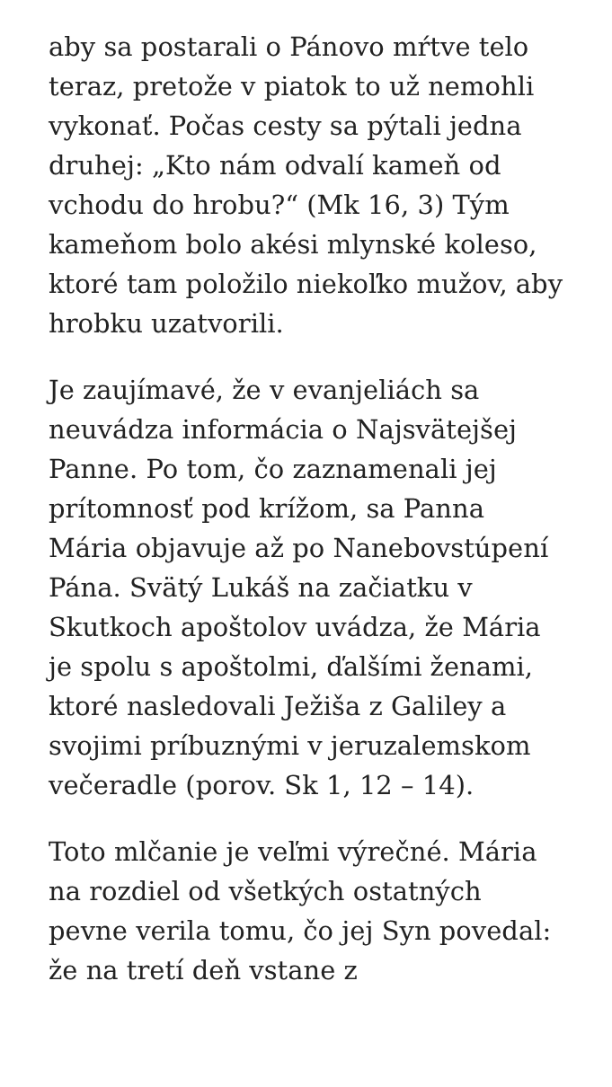aby sa postarali o Pánovo mŕtve telo teraz, pretože v piatok to už nemohli vykonať. Počas cesty sa pýtali jedna druhej: „Kto nám odvalí kameň od vchodu do hrobu?“ (Mk 16, 3) Tým kameňom bolo akési mlynské koleso, ktoré tam položilo niekoľko mužov, aby hrobku uzatvorili.
Je zaujímavé, že v evanjeliách sa neuvádza informácia o Najsvätejšej Panne. Po tom, čo zaznamenali jej prítomnosť pod krížom, sa Panna Mária objavuje až po Nanebovstúpení Pána. Svätý Lukáš na začiatku v Skutkoch apoštolov uvádza, že Mária je spolu s apoštolmi, ďalšími ženami, ktoré nasledovali Ježiša z Galiley a svojimi príbuznými v jeruzalemskom večeradle (porov. Sk 1, 12 – 14).
Toto mlčanie je veľmi výrečné. Mária na rozdiel od všetkých ostatných pevne verila tomu, čo jej Syn povedal: že na tretí deň vstane z